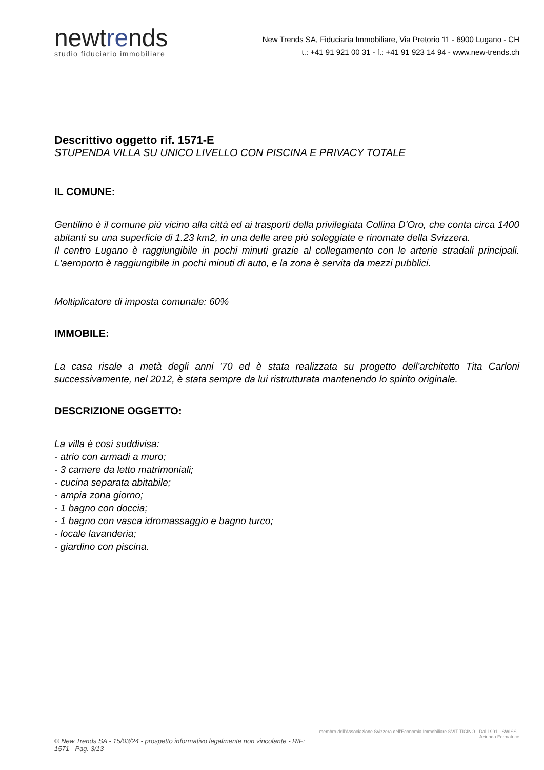newtrends
studio fiduciario immobiliare
New Trends SA, Fiduciaria Immobiliare, Via Pretorio 11 - 6900 Lugano - CH
t.: +41 91 921 00 31 - f.: +41 91 923 14 94 - www.new-trends.ch
Descrittivo oggetto rif. 1571-E
STUPENDA VILLA SU UNICO LIVELLO CON PISCINA E PRIVACY TOTALE
IL COMUNE:
Gentilino è il comune più vicino alla città ed ai trasporti della privilegiata Collina D'Oro, che conta circa 1400 abitanti su una superficie di 1.23 km2, in una delle aree più soleggiate e rinomate della Svizzera.
Il centro Lugano è raggiungibile in pochi minuti grazie al collegamento con le arterie stradali principali. L'aeroporto è raggiungibile in pochi minuti di auto, e la zona è servita da mezzi pubblici.
Moltiplicatore di imposta comunale: 60%
IMMOBILE:
La casa risale a metà degli anni '70 ed è stata realizzata su progetto dell'architetto Tita Carloni successivamente, nel 2012, è stata sempre da lui ristrutturata mantenendo lo spirito originale.
DESCRIZIONE OGGETTO:
La villa è così suddivisa:
- atrio con armadi a muro;
- 3 camere da letto matrimoniali;
- cucina separata abitabile;
- ampia zona giorno;
- 1 bagno con doccia;
- 1 bagno con vasca idromassaggio e bagno turco;
- locale lavanderia;
- giardino con piscina.
© New Trends SA - 15/03/24 - prospetto informativo legalmente non vincolante - RIF: 1571 - Pag. 3/13
membro dell'Associazione Svizzera dell'Economia Immobiliare SVIT TICINO · Dal 1991 · SWISS · Azienda Formatrice